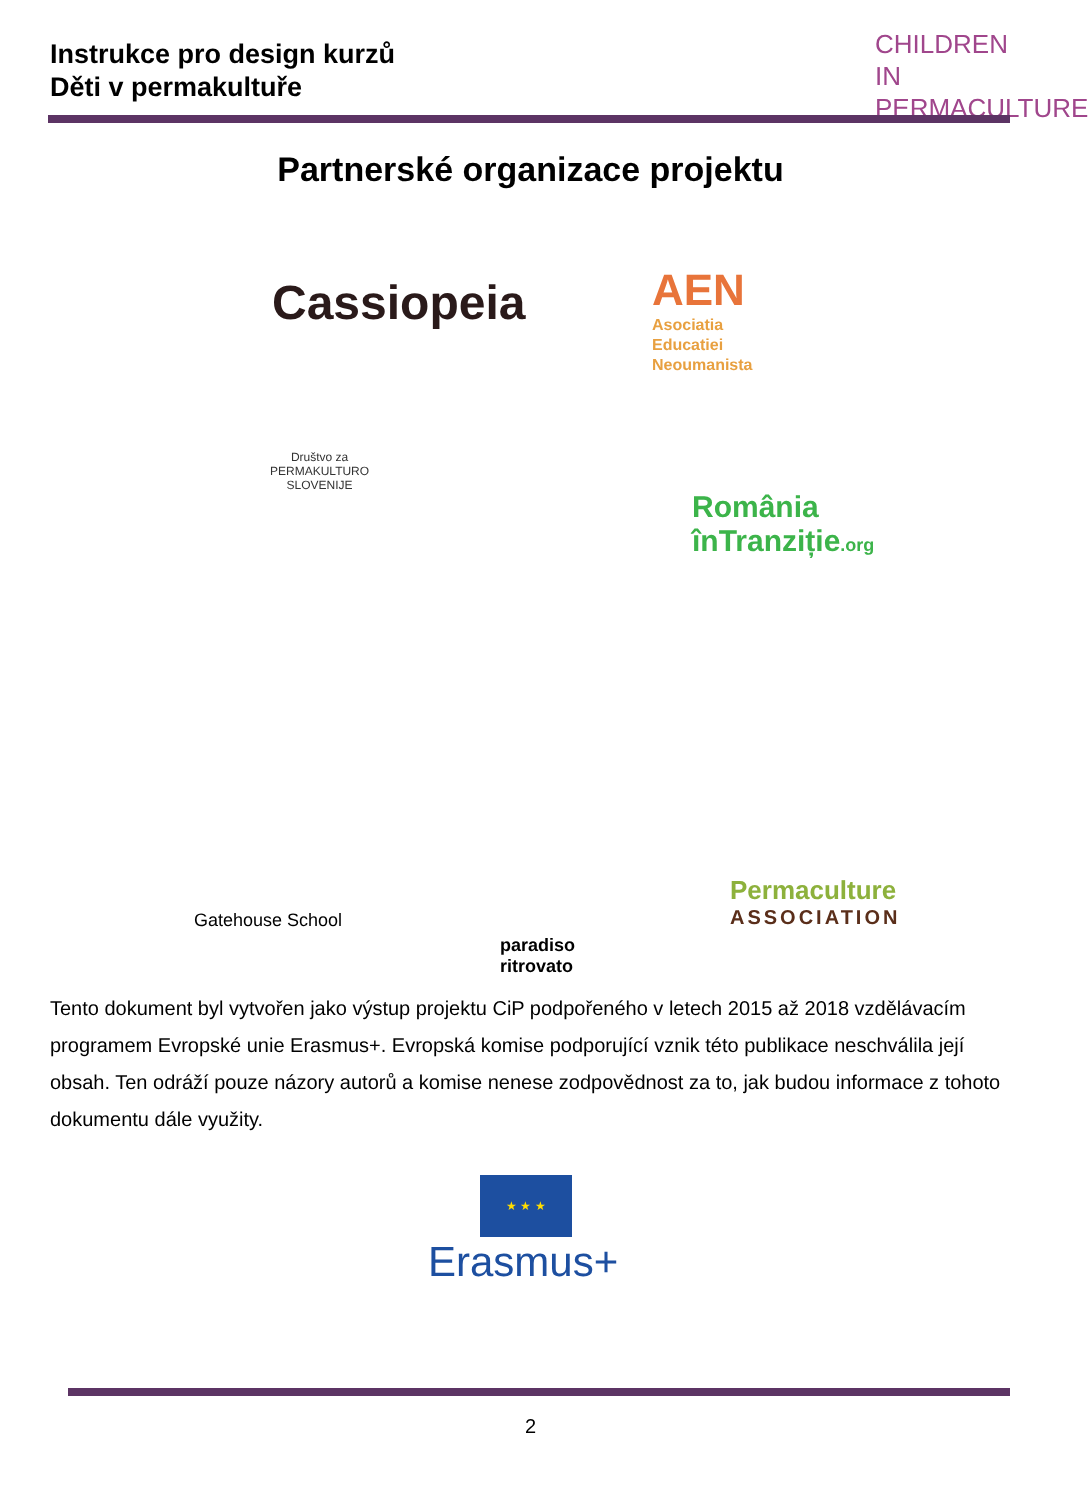Instrukce pro design kurzů
Děti v permakultuře
CHILDREN IN
PERMACULTURE
Partnerské organizace projektu
Cassiopeia
AEN
Asociatia
Educatiei
Neoumanista
Društvo za
PERMAKULTURO
SLOVENIJE
România
înTranziție.org
Gatehouse School
paradiso
ritrovato
Permaculture
ASSOCIATION
Tento dokument byl vytvořen jako výstup projektu CiP podpořeného v letech 2015 až 2018 vzdělávacím programem Evropské unie Erasmus+. Evropská komise podporující vznik této publikace neschválila její obsah. Ten odráží pouze názory autorů a komise nenese zodpovědnost za to, jak budou informace z tohoto dokumentu dále využity.
★ ★ ★
Erasmus+
2